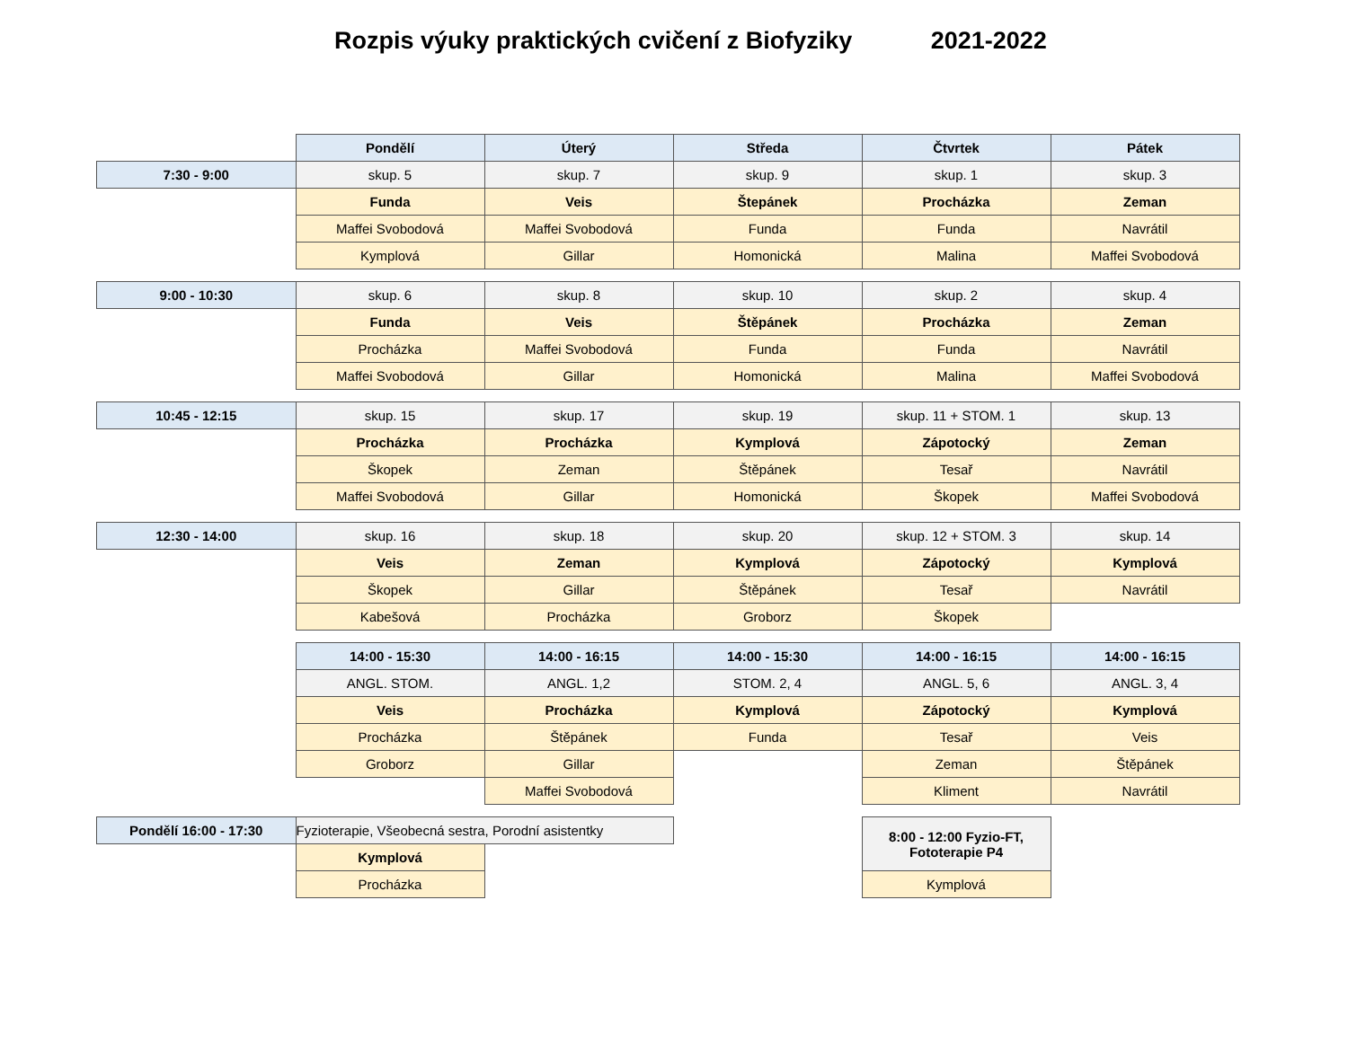Rozpis výuky praktických cvičení z Biofyziky 2021-2022
| | Pondělí | Úterý | Středa | Čtvrtek | Pátek |
| 7:30 - 9:00 | skup. 5 | skup. 7 | skup. 9 | skup. 1 | skup. 3 |
| | Funda | Veis | Štepánek | Procházka | Zeman |
| | Maffei Svobodová | Maffei Svobodová | Funda | Funda | Navrátil |
| | Kymplová | Gillar | Homonická | Malina | Maffei Svobodová |
| 9:00 - 10:30 | skup. 6 | skup. 8 | skup. 10 | skup. 2 | skup. 4 |
| | Funda | Veis | Štěpánek | Procházka | Zeman |
| | Procházka | Maffei Svobodová | Funda | Funda | Navrátil |
| | Maffei Svobodová | Gillar | Homonická | Malina | Maffei Svobodová |
| 10:45 - 12:15 | skup. 15 | skup. 17 | skup. 19 | skup. 11 + STOM. 1 | skup. 13 |
| | Procházka | Procházka | Kymplová | Zápotocký | Zeman |
| | Škopek | Zeman | Štěpánek | Tesař | Navrátil |
| | Maffei Svobodová | Gillar | Homonická | Škopek | Maffei Svobodová |
| 12:30 - 14:00 | skup. 16 | skup. 18 | skup. 20 | skup. 12 + STOM. 3 | skup. 14 |
| | Veis | Zeman | Kymplová | Zápotocký | Kymplová |
| | Škopek | Gillar | Štěpánek | Tesař | Navrátil |
| | Kabešová | Procházka | Groborz | Škopek | |
| | 14:00 - 15:30 | 14:00 - 16:15 | 14:00 - 15:30 | 14:00 - 16:15 | 14:00 - 16:15 |
| | ANGL. STOM. | ANGL. 1,2 | STOM. 2, 4 | ANGL. 5, 6 | ANGL. 3, 4 |
| | Veis | Procházka | Kymplová | Zápotocký | Kymplová |
| | Procházka | Štěpánek | Funda | Tesař | Veis |
| | Groborz | Gillar | | Zeman | Štěpánek |
| | | Maffei Svobodová | | Kliment | Navrátil |
| Pondělí 16:00 - 17:30 | Fyzioterapie, Všeobecná sestra, Porodní asistentky | | | 8:00 - 12:00 Fyzio-FT, Fototerapie P4 | |
| | Kymplová | | | | |
| | Procházka | | | Kymplová | |